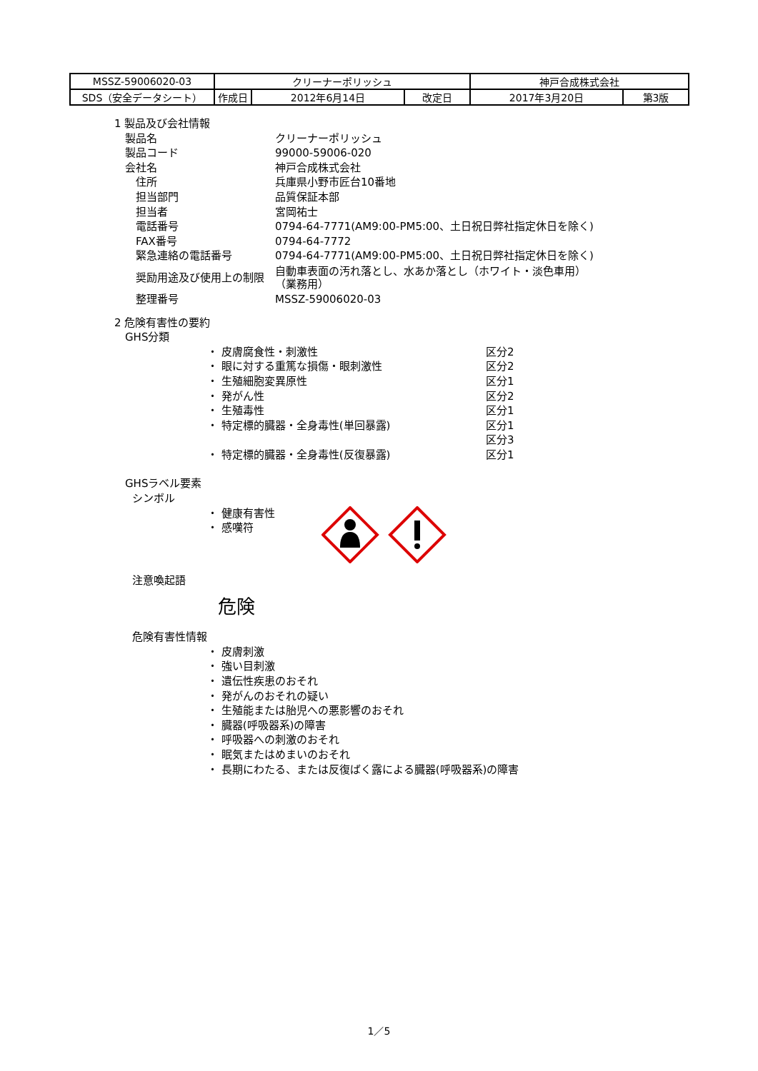| MSSZ-59006020-03 | クリーナーポリッシュ | | | 神戸合成株式会社 | |
| SDS（安全データシート） | 作成日 | 2012年6月14日 | 改定日 | 2017年3月20日 | 第3版 |
1 製品及び会社情報
製品名 クリーナーポリッシュ
製品コード 99000-59006-020
会社名 神戸合成株式会社
住所 兵庫県小野市匠台10番地
担当部門 品質保証本部
担当者 宮岡祐士
電話番号 0794-64-7771(AM9:00-PM5:00、土日祝日弊社指定休日を除く)
FAX番号 0794-64-7772
緊急連絡の電話番号 0794-64-7771(AM9:00-PM5:00、土日祝日弊社指定休日を除く)
奨励用途及び使用上の制限 自動車表面の汚れ落とし、水あか落とし（ホワイト・淡色車用）
（業務用）
整理番号 MSSZ-59006020-03
2 危険有害性の要約
GHS分類
・ 皮膚腐食性・刺激性 区分2
・ 眼に対する重篤な損傷・眼刺激性 区分2
・ 生殖細胞変異原性 区分1
・ 発がん性 区分2
・ 生殖毒性 区分1
・ 特定標的臓器・全身毒性(単回暴露) 区分1
区分3
・ 特定標的臓器・全身毒性(反復暴露) 区分1
GHSラベル要素
シンボル
・ 健康有害性
・ 感嘆符
注意喚起語
危険
危険有害性情報
・ 皮膚刺激
・ 強い目刺激
・ 遺伝性疾患のおそれ
・ 発がんのおそれの疑い
・ 生殖能または胎児への悪影響のおそれ
・ 臓器(呼吸器系)の障害
・ 呼吸器への刺激のおそれ
・ 眠気またはめまいのおそれ
・ 長期にわたる、または反復ばく露による臓器(呼吸器系)の障害
1／5